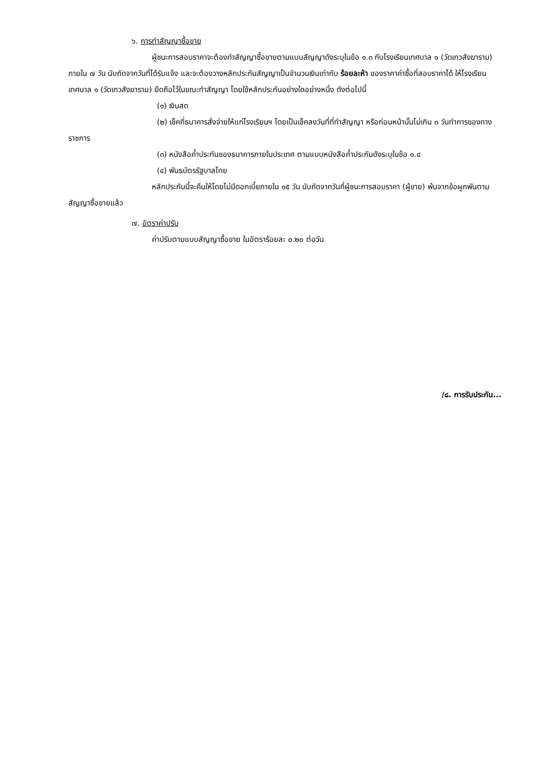๖. การทำสัญญาซื้อขาย
ผู้ชนะการสอบราคาจะต้องทำสัญญาซื้อขายตามแบบสัญญาดังระบุในข้อ ๑.๓ กับโรงเรียนเทศบาล ๑ (วัดเทวสังฆาราม) ภายใน ๗ วัน นับถัดจากวันที่ได้รับแจ้ง และจะต้องวางหลักประกันสัญญาเป็นจำนวนเงินเท่ากับ ร้อยละห้า ของราคาค่าซื้อที่สอบราคาได้ ให้โรงเรียนเทศบาล ๑ (วัดเทวสังฆาราม) ยึดถือไว้ในขณะทำสัญญา โดยใช้หลักประกันอย่างใดอย่างหนึ่ง ดังต่อไปนี้
(๑) เงินสด
(๒) เช็คที่ธนาคารสั่งจ่ายให้แก่โรงเรียนฯ โดยเป็นเช็คลงวันที่ที่ทำสัญญา หรือก่อนหน้านั้นไม่เกิน ๓ วันทำการของทางราชการ
(๓) หนังสือค้ำประกันของธนาคารภายในประเทศ ตามแบบหนังสือค้ำประกันดังระบุในข้อ ๑.๔
(๔) พันธบัตรรัฐบาลไทย
หลักประกันนี้จะคืนให้โดยไม่มีดอกเบี้ยภายใน ๑๕ วัน นับถัดจากวันที่ผู้ชนะการสอบราคา (ผู้ขาย) พ้นจากข้อผูกพันตามสัญญาซื้อขายแล้ว
๗. อัตราค่าปรับ
ค่าปรับตามแบบสัญญาซื้อขาย ในอัตราร้อยละ ๐.๒๐ ต่อวัน
/๘. การรับประกัน...